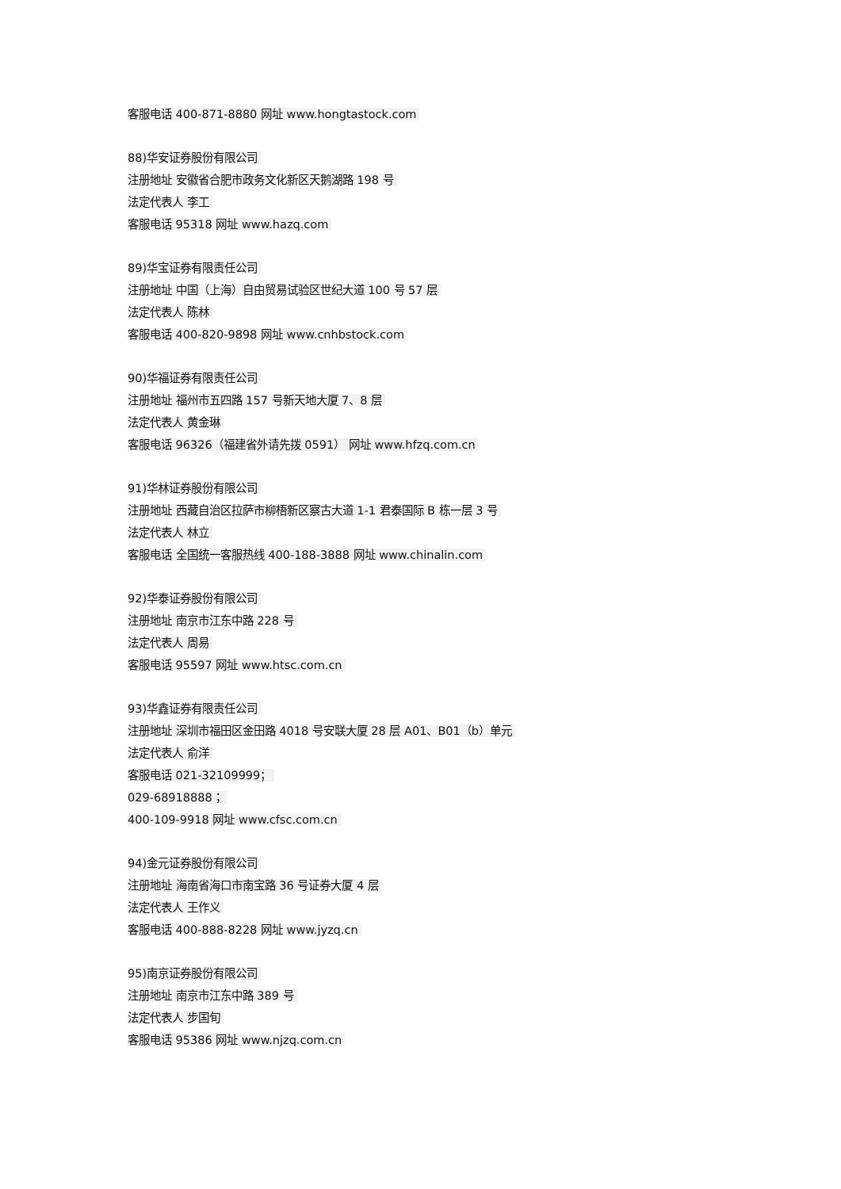客服电话 400-871-8880 网址 www.hongtastock.com
88)华安证券股份有限公司
注册地址 安徽省合肥市政务文化新区天鹅湖路 198 号
法定代表人 李工
客服电话 95318 网址 www.hazq.com
89)华宝证券有限责任公司
注册地址 中国（上海）自由贸易试验区世纪大道 100 号 57 层
法定代表人 陈林
客服电话 400-820-9898 网址 www.cnhbstock.com
90)华福证券有限责任公司
注册地址 福州市五四路 157 号新天地大厦 7、8 层
法定代表人 黄金琳
客服电话 96326（福建省外请先拨 0591） 网址 www.hfzq.com.cn
91)华林证券股份有限公司
注册地址 西藏自治区拉萨市柳梧新区察古大道 1-1 君泰国际 B 栋一层 3 号
法定代表人 林立
客服电话 全国统一客服热线 400-188-3888 网址 www.chinalin.com
92)华泰证券股份有限公司
注册地址 南京市江东中路 228 号
法定代表人 周易
客服电话 95597 网址 www.htsc.com.cn
93)华鑫证券有限责任公司
注册地址 深圳市福田区金田路 4018 号安联大厦 28 层 A01、B01（b）单元
法定代表人 俞洋
客服电话 021-32109999；
029-68918888；
400-109-9918 网址 www.cfsc.com.cn
94)金元证券股份有限公司
注册地址 海南省海口市南宝路 36 号证券大厦 4 层
法定代表人 王作义
客服电话 400-888-8228 网址 www.jyzq.cn
95)南京证券股份有限公司
注册地址 南京市江东中路 389 号
法定代表人 步国旬
客服电话 95386 网址 www.njzq.com.cn